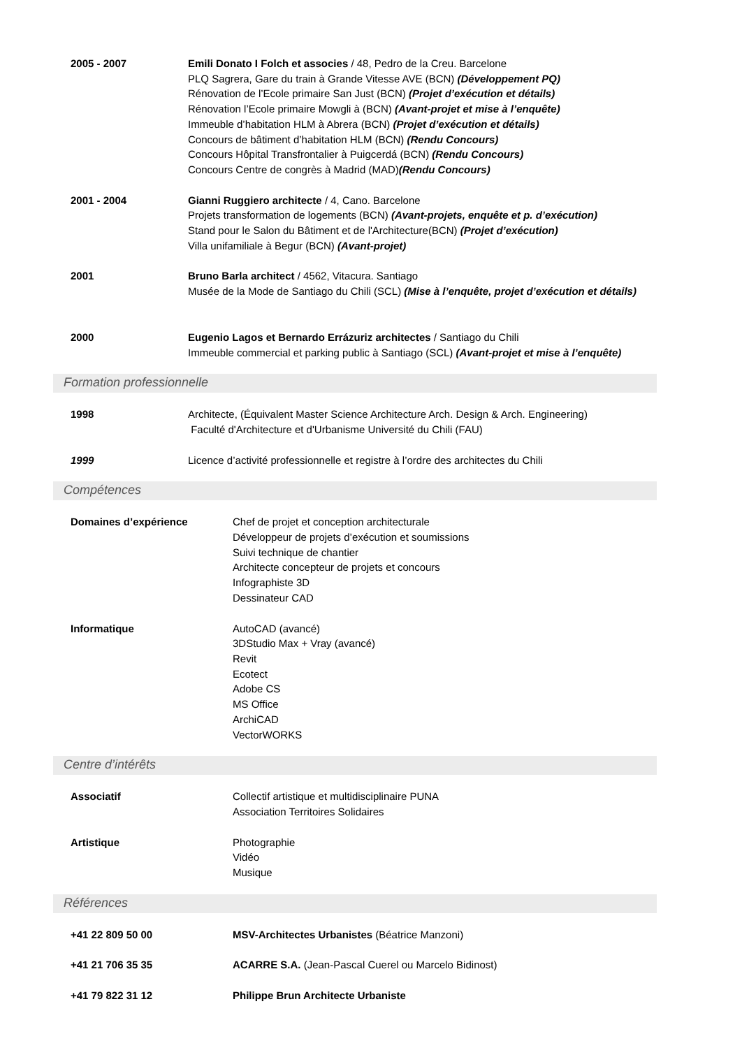2005 - 2007 Emili Donato I Folch et associes / 48, Pedro de la Creu. Barcelone
PLQ Sagrera, Gare du train à Grande Vitesse AVE (BCN) (Développement PQ)
Rénovation de l’Ecole primaire San Just (BCN) (Projet d’exécution et détails)
Rénovation l’Ecole primaire Mowgli à (BCN) (Avant-projet et mise à l’enquête)
Immeuble d’habitation HLM à Abrera (BCN) (Projet d’exécution et détails)
Concours de bâtiment d’habitation HLM (BCN) (Rendu Concours)
Concours Hôpital Transfrontalier à Puigcerdá (BCN) (Rendu Concours)
Concours Centre de congrès à Madrid (MAD)(Rendu Concours)
2001 - 2004 Gianni Ruggiero architecte / 4, Cano. Barcelone
Projets transformation de logements (BCN) (Avant-projets, enquête et p. d’exécution)
Stand pour le Salon du Bâtiment et de l'Architecture(BCN) (Projet d’exécution)
Villa unifamiliale à Begur (BCN) (Avant-projet)
2001 Bruno Barla architect / 4562, Vitacura. Santiago
Musée de la Mode de Santiago du Chili (SCL) (Mise à l’enquête, projet d’exécution et détails)
2000 Eugenio Lagos et Bernardo Errázuriz architectes / Santiago du Chili
Immeuble commercial et parking public à Santiago (SCL) (Avant-projet et mise à l’enquête)
Formation professionnelle
1998 Architecte, (Équivalent Master Science Architecture Arch. Design & Arch. Engineering)
Faculté d'Architecture et d'Urbanisme Université du Chili (FAU)
1999 Licence d’activité professionnelle et registre à l’ordre des architectes du Chili
Compétences
Domaines d’expérience Chef de projet et conception architecturale
Développeur de projets d’exécution et soumissions
Suivi technique de chantier
Architecte concepteur de projets et concours
Infographiste 3D
Dessinateur CAD
Informatique AutoCAD (avancé)
3DStudio Max + Vray (avancé)
Revit
Ecotect
Adobe CS
MS Office
ArchiCAD
VectorWORKS
Centre d’intérêts
Associatif Collectif artistique et multidisciplinaire PUNA
Association Territoires Solidaires
Artistique Photographie
Vidéo
Musique
Références
+41 22 809 50 00 MSV-Architectes Urbanistes (Béatrice Manzoni)
+41 21 706 35 35 ACARRE S.A. (Jean-Pascal Cuerel ou Marcelo Bidinost)
+41 79 822 31 12 Philippe Brun Architecte Urbaniste